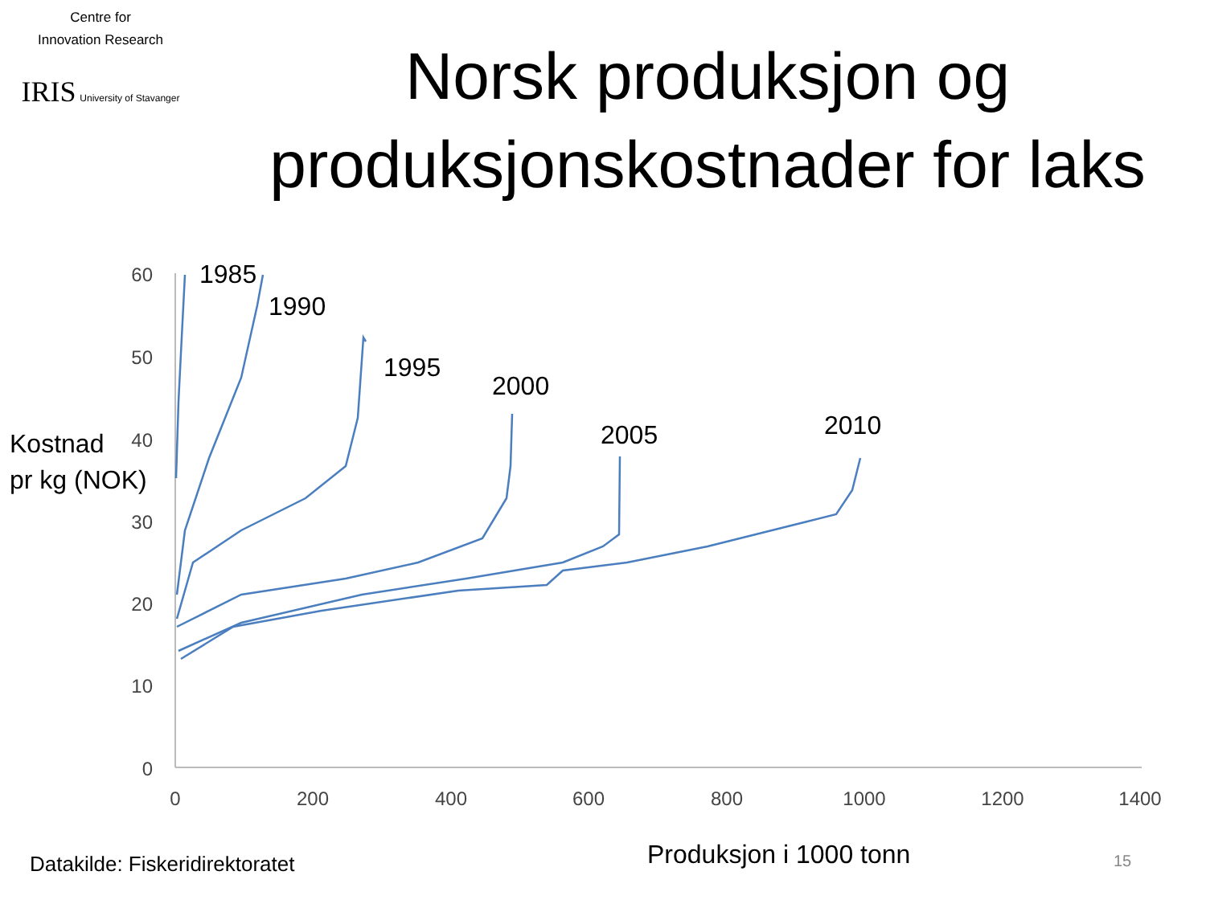Centre for
Innovation Research
IRIS University of Stavanger
Norsk produksjon og produksjonskostnader for laks
Kostnad
pr kg (NOK)
60
50
40
30
20
10
0
0
200
400
600
800
1000
1200
1400
1985
1990
1995
2000
2005
2010
Datakilde: Fiskeridirektoratet Produksjon i 1000 tonn 15